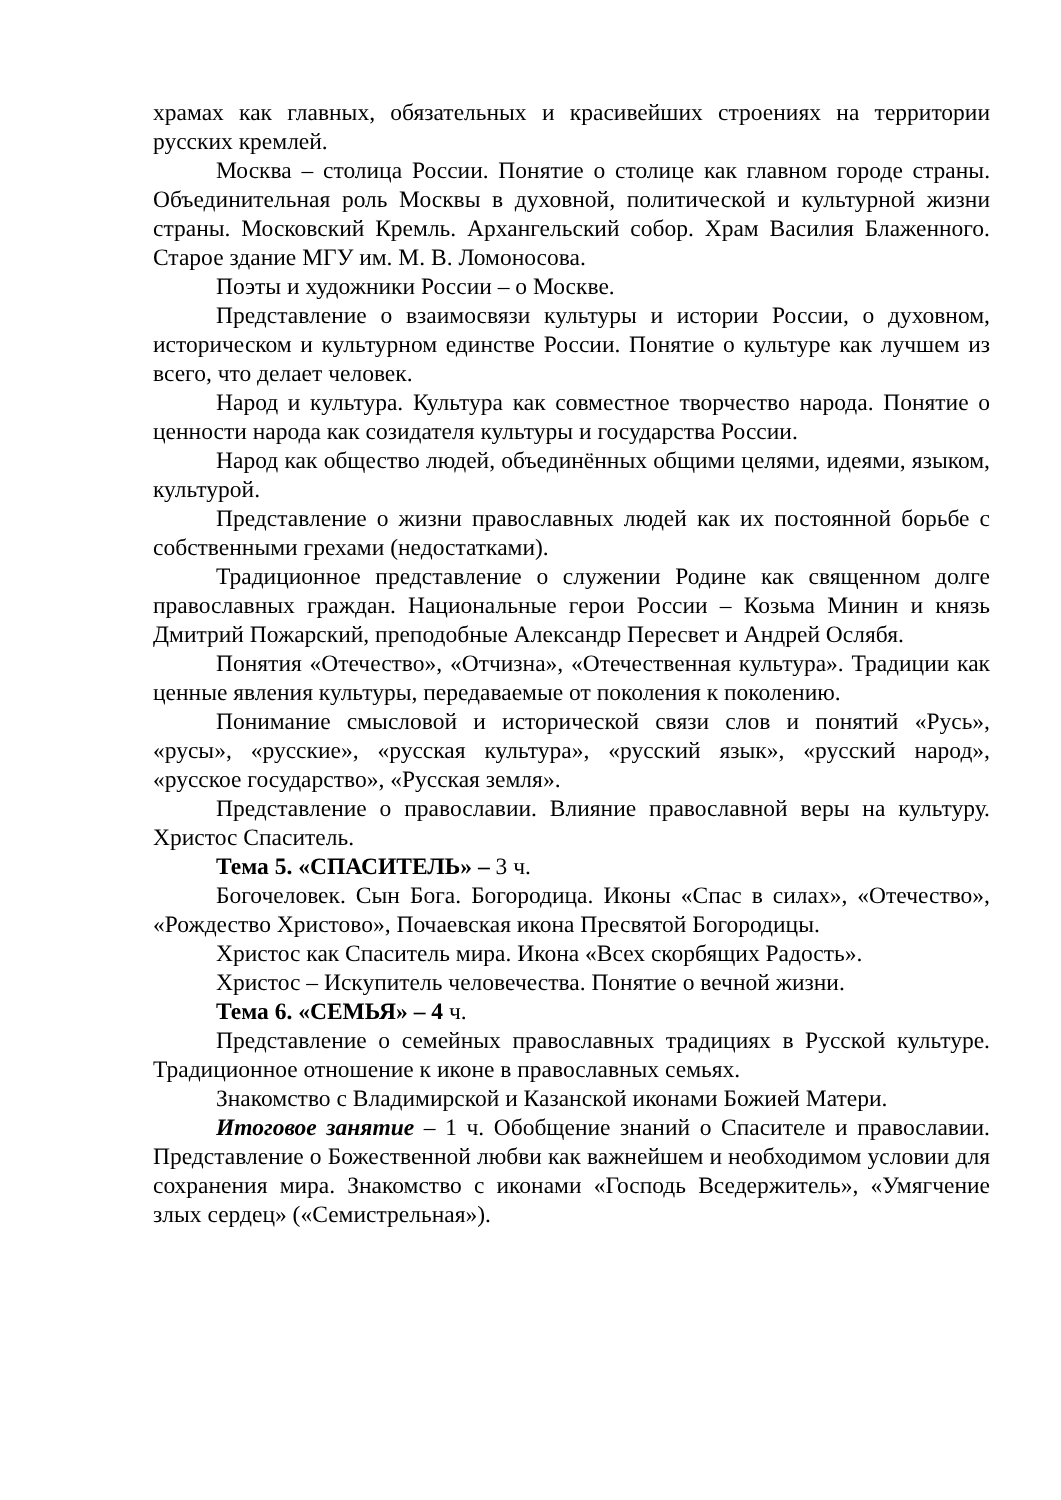храмах как главных, обязательных и красивейших строениях на территории русских кремлей.
Москва – столица России. Понятие о столице как главном городе страны. Объединительная роль Москвы в духовной, политической и культурной жизни страны. Московский Кремль. Архангельский собор. Храм Василия Блаженного. Старое здание МГУ им. М. В. Ломоносова.
Поэты и художники России – о Москве.
Представление о взаимосвязи культуры и истории России, о духовном, историческом и культурном единстве России. Понятие о культуре как лучшем из всего, что делает человек.
Народ и культура. Культура как совместное творчество народа. Понятие о ценности народа как созидателя культуры и государства России.
Народ как общество людей, объединённых общими целями, идеями, языком, культурой.
Представление о жизни православных людей как их постоянной борьбе с собственными грехами (недостатками).
Традиционное представление о служении Родине как священном долге православных граждан. Национальные герои России – Козьма Минин и князь Дмитрий Пожарский, преподобные Александр Пересвет и Андрей Ослябя.
Понятия «Отечество», «Отчизна», «Отечественная культура». Традиции как ценные явления культуры, передаваемые от поколения к поколению.
Понимание смысловой и исторической связи слов и понятий «Русь», «русы», «русские», «русская культура», «русский язык», «русский народ», «русское государство», «Русская земля».
Представление о православии. Влияние православной веры на культуру. Христос Спаситель.
Тема 5. «СПАСИТЕЛЬ» – 3 ч.
Богочеловек. Сын Бога. Богородица. Иконы «Спас в силах», «Отечество», «Рождество Христово», Почаевская икона Пресвятой Богородицы.
Христос как Спаситель мира. Икона «Всех скорбящих Радость».
Христос – Искупитель человечества. Понятие о вечной жизни.
Тема 6. «СЕМЬЯ» – 4 ч.
Представление о семейных православных традициях в Русской культуре. Традиционное отношение к иконе в православных семьях.
Знакомство с Владимирской и Казанской иконами Божией Матери.
Итоговое занятие – 1 ч. Обобщение знаний о Спасителе и православии. Представление о Божественной любви как важнейшем и необходимом условии для сохранения мира. Знакомство с иконами «Господь Вседержитель», «Умягчение злых сердец» («Семистрельная»).